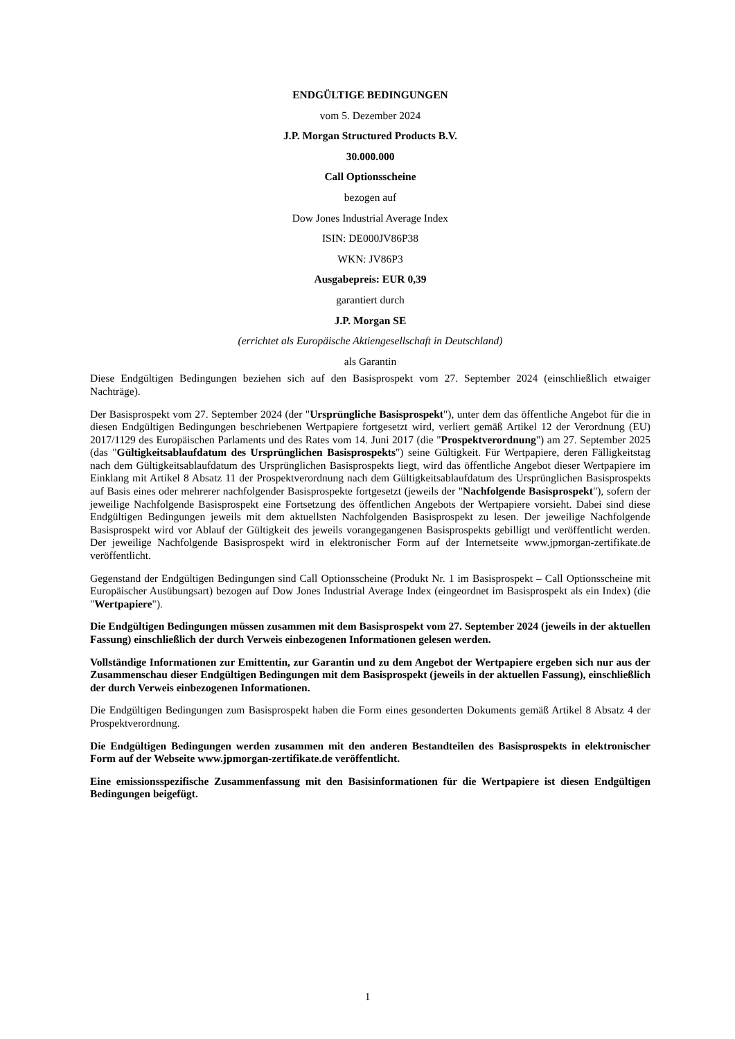ENDGÜLTIGE BEDINGUNGEN
vom 5. Dezember 2024
J.P. Morgan Structured Products B.V.
30.000.000
Call Optionsscheine
bezogen auf
Dow Jones Industrial Average Index
ISIN: DE000JV86P38
WKN: JV86P3
Ausgabepreis: EUR 0,39
garantiert durch
J.P. Morgan SE
(errichtet als Europäische Aktiengesellschaft in Deutschland)
als Garantin
Diese Endgültigen Bedingungen beziehen sich auf den Basisprospekt vom 27. September 2024 (einschließlich etwaiger Nachträge).
Der Basisprospekt vom 27. September 2024 (der "Ursprüngliche Basisprospekt"), unter dem das öffentliche Angebot für die in diesen Endgültigen Bedingungen beschriebenen Wertpapiere fortgesetzt wird, verliert gemäß Artikel 12 der Verordnung (EU) 2017/1129 des Europäischen Parlaments und des Rates vom 14. Juni 2017 (die "Prospektverordnung") am 27. September 2025 (das "Gültigkeitsablaufdatum des Ursprünglichen Basisprospekts") seine Gültigkeit. Für Wertpapiere, deren Fälligkeitstag nach dem Gültigkeitsablaufdatum des Ursprünglichen Basisprospekts liegt, wird das öffentliche Angebot dieser Wertpapiere im Einklang mit Artikel 8 Absatz 11 der Prospektverordnung nach dem Gültigkeitsablaufdatum des Ursprünglichen Basisprospekts auf Basis eines oder mehrerer nachfolgender Basisprospekte fortgesetzt (jeweils der "Nachfolgende Basisprospekt"), sofern der jeweilige Nachfolgende Basisprospekt eine Fortsetzung des öffentlichen Angebots der Wertpapiere vorsieht. Dabei sind diese Endgültigen Bedingungen jeweils mit dem aktuellsten Nachfolgenden Basisprospekt zu lesen. Der jeweilige Nachfolgende Basisprospekt wird vor Ablauf der Gültigkeit des jeweils vorangegangenen Basisprospekts gebilligt und veröffentlicht werden. Der jeweilige Nachfolgende Basisprospekt wird in elektronischer Form auf der Internetseite www.jpmorgan-zertifikate.de veröffentlicht.
Gegenstand der Endgültigen Bedingungen sind Call Optionsscheine (Produkt Nr. 1 im Basisprospekt – Call Optionsscheine mit Europäischer Ausübungsart) bezogen auf Dow Jones Industrial Average Index (eingeordnet im Basisprospekt als ein Index) (die "Wertpapiere").
Die Endgültigen Bedingungen müssen zusammen mit dem Basisprospekt vom 27. September 2024 (jeweils in der aktuellen Fassung) einschließlich der durch Verweis einbezogenen Informationen gelesen werden.
Vollständige Informationen zur Emittentin, zur Garantin und zu dem Angebot der Wertpapiere ergeben sich nur aus der Zusammenschau dieser Endgültigen Bedingungen mit dem Basisprospekt (jeweils in der aktuellen Fassung), einschließlich der durch Verweis einbezogenen Informationen.
Die Endgültigen Bedingungen zum Basisprospekt haben die Form eines gesonderten Dokuments gemäß Artikel 8 Absatz 4 der Prospektverordnung.
Die Endgültigen Bedingungen werden zusammen mit den anderen Bestandteilen des Basisprospekts in elektronischer Form auf der Webseite www.jpmorgan-zertifikate.de veröffentlicht.
Eine emissionsspezifische Zusammenfassung mit den Basisinformationen für die Wertpapiere ist diesen Endgültigen Bedingungen beigefügt.
1